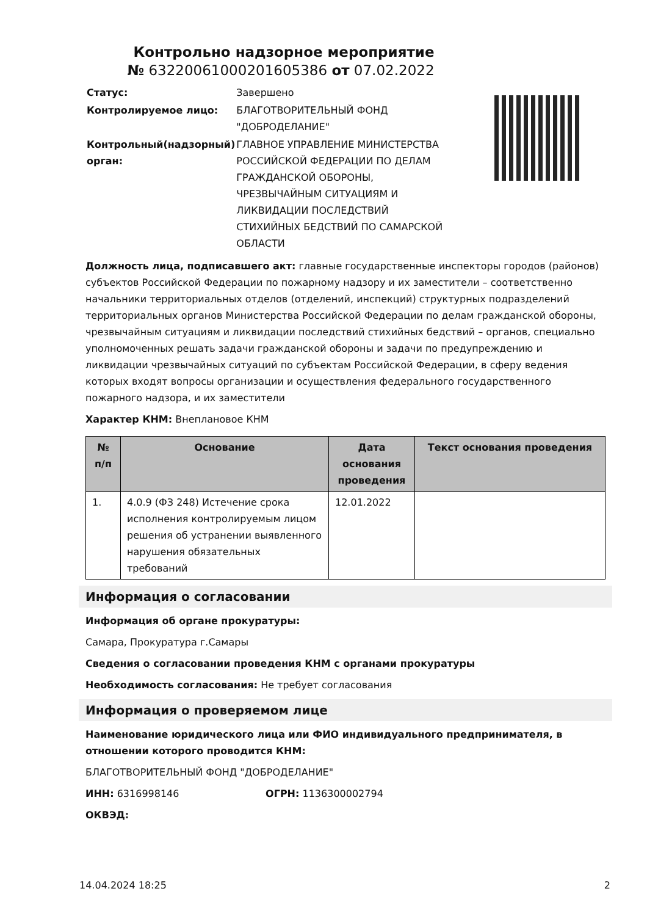Контрольно надзорное мероприятие
№ 63220061000201605386 от 07.02.2022
| Статус: | Завершено |
| Контролируемое лицо: | БЛАГОТВОРИТЕЛЬНЫЙ ФОНД "ДОБРОДЕЛАНИЕ" |
| Контрольный(надзорный) орган: | ГЛАВНОЕ УПРАВЛЕНИЕ МИНИСТЕРСТВА РОССИЙСКОЙ ФЕДЕРАЦИИ ПО ДЕЛАМ ГРАЖДАНСКОЙ ОБОРОНЫ, ЧРЕЗВЫЧАЙНЫМ СИТУАЦИЯМ И ЛИКВИДАЦИИ ПОСЛЕДСТВИЙ СТИХИЙНЫХ БЕДСТВИЙ ПО САМАРСКОЙ ОБЛАСТИ |
Должность лица, подписавшего акт: главные государственные инспекторы городов (районов) субъектов Российской Федерации по пожарному надзору и их заместители – соответственно начальники территориальных отделов (отделений, инспекций) структурных подразделений территориальных органов Министерства Российской Федерации по делам гражданской обороны, чрезвычайным ситуациям и ликвидации последствий стихийных бедствий – органов, специально уполномоченных решать задачи гражданской обороны и задачи по предупреждению и ликвидации чрезвычайных ситуаций по субъектам Российской Федерации, в сферу ведения которых входят вопросы организации и осуществления федерального государственного пожарного надзора, и их заместители
Характер КНМ: Внеплановое КНМ
| № п/п | Основание | Дата основания проведения | Текст основания проведения |
| --- | --- | --- | --- |
| 1. | 4.0.9 (ФЗ 248) Истечение срока исполнения контролируемым лицом решения об устранении выявленного нарушения обязательных требований | 12.01.2022 | |
Информация о согласовании
Информация об органе прокуратуры:
Самара, Прокуратура г.Самары
Сведения о согласовании проведения КНМ с органами прокуратуры
Необходимость согласования: Не требует согласования
Информация о проверяемом лице
Наименование юридического лица или ФИО индивидуального предпринимателя, в отношении которого проводится КНМ:
БЛАГОТВОРИТЕЛЬНЫЙ ФОНД "ДОБРОДЕЛАНИЕ"
ИНН: 6316998146 ОГРН: 1136300002794
ОКВЭД:
14.04.2024 18:25 2